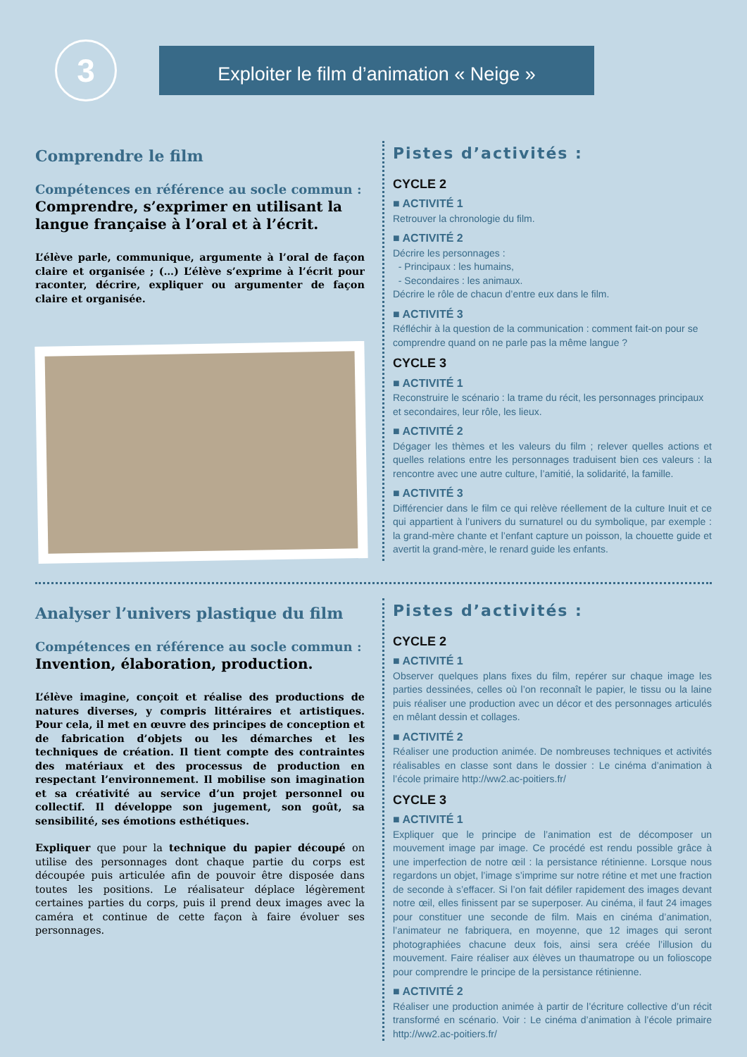3
Exploiter le film d’animation « Neige »
Comprendre le film
Compétences en référence au socle commun :
Comprendre, s’exprimer en utilisant la langue française à l’oral et à l’écrit.
L’élève parle, communique, argumente à l’oral de façon claire et organisée ; (…) L’élève s’exprime à l’écrit pour raconter, décrire, expliquer ou argumenter de façon claire et organisée.
Pistes d’activités :
CYCLE 2
■ ACTIVITÉ 1
Retrouver la chronologie du film.
■ ACTIVITÉ 2
Décrire les personnages :
- Principaux : les humains,
- Secondaires : les animaux.
Décrire le rôle de chacun d’entre eux dans le film.
■ ACTIVITÉ 3
Réfléchir à la question de la communication : comment fait-on pour se comprendre quand on ne parle pas la même langue ?
CYCLE 3
■ ACTIVITÉ 1
Reconstruire le scénario : la trame du récit, les personnages principaux et secondaires, leur rôle, les lieux.
■ ACTIVITÉ 2
Dégager les thèmes et les valeurs du film ; relever quelles actions et quelles relations entre les personnages traduisent bien ces valeurs : la rencontre avec une autre culture, l’amitié, la solidarité, la famille.
■ ACTIVITÉ 3
Différencier dans le film ce qui relève réellement de la culture Inuit et ce qui appartient à l’univers du surnaturel ou du symbolique, par exemple : la grand-mère chante et l’enfant capture un poisson, la chouette guide et avertit la grand-mère, le renard guide les enfants.
Analyser l’univers plastique du film
Compétences en référence au socle commun :
Invention, élaboration, production.
L’élève imagine, conçoit et réalise des productions de natures diverses, y compris littéraires et artistiques. Pour cela, il met en œuvre des principes de conception et de fabrication d’objets ou les démarches et les techniques de création. Il tient compte des contraintes des matériaux et des processus de production en respectant l’environnement. Il mobilise son imagination et sa créativité au service d’un projet personnel ou collectif. Il développe son jugement, son goût, sa sensibilité, ses émotions esthétiques.
Expliquer que pour la technique du papier découpé on utilise des personnages dont chaque partie du corps est découpée puis articulée afin de pouvoir être disposée dans toutes les positions. Le réalisateur déplace légèrement certaines parties du corps, puis il prend deux images avec la caméra et continue de cette façon à faire évoluer ses personnages.
Pistes d’activités :
CYCLE 2
■ ACTIVITÉ 1
Observer quelques plans fixes du film, repérer sur chaque image les parties dessinées, celles où l’on reconnaît le papier, le tissu ou la laine puis réaliser une production avec un décor et des personnages articulés en mêlant dessin et collages.
■ ACTIVITÉ 2
Réaliser une production animée. De nombreuses techniques et activités réalisables en classe sont dans le dossier : Le cinéma d’animation à l’école primaire http://ww2.ac-poitiers.fr/
CYCLE 3
■ ACTIVITÉ 1
Expliquer que le principe de l’animation est de décomposer un mouvement image par image. Ce procédé est rendu possible grâce à une imperfection de notre œil : la persistance rétinienne. Lorsque nous regardons un objet, l’image s’imprime sur notre rétine et met une fraction de seconde à s’effacer. Si l’on fait défiler rapidement des images devant notre œil, elles finissent par se superposer. Au cinéma, il faut 24 images pour constituer une seconde de film. Mais en cinéma d’animation, l’animateur ne fabriquera, en moyenne, que 12 images qui seront photographiées chacune deux fois, ainsi sera créée l’illusion du mouvement. Faire réaliser aux élèves un thaumatrope ou un folioscope pour comprendre le principe de la persistance rétinienne.
■ ACTIVITÉ 2
Réaliser une production animée à partir de l’écriture collective d’un récit transformé en scénario. Voir : Le cinéma d’animation à l’école primaire http://ww2.ac-poitiers.fr/